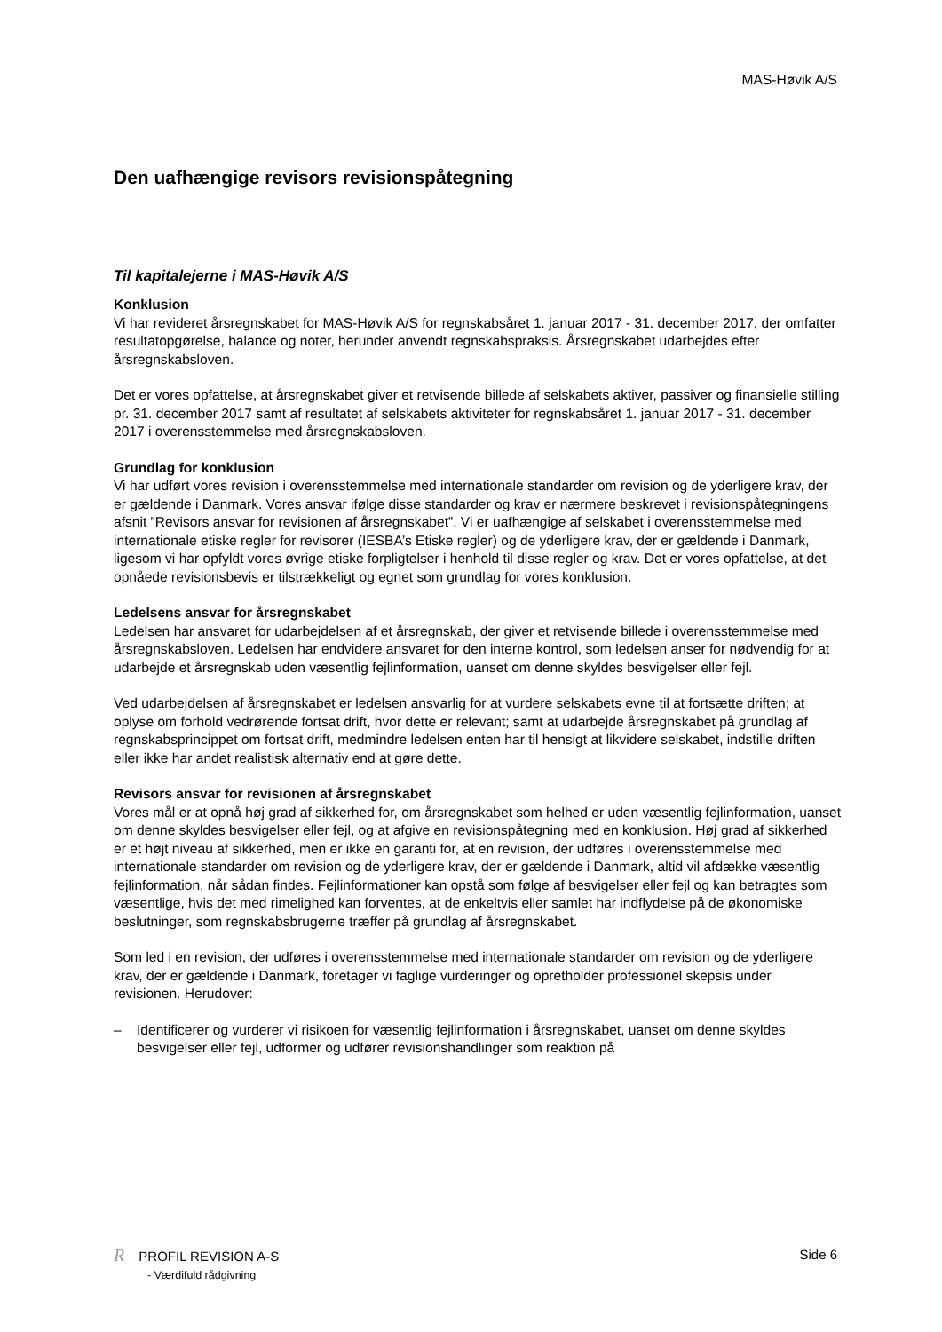MAS-Høvik A/S
Den uafhængige revisors revisionspåtegning
Til kapitalejerne i MAS-Høvik A/S
Konklusion
Vi har revideret årsregnskabet for MAS-Høvik A/S for regnskabsåret 1. januar 2017 - 31. december 2017, der omfatter resultatopgørelse, balance og noter, herunder anvendt regnskabspraksis. Årsregnskabet udarbejdes efter årsregnskabsloven.
Det er vores opfattelse, at årsregnskabet giver et retvisende billede af selskabets aktiver, passiver og finansielle stilling pr. 31. december 2017 samt af resultatet af selskabets aktiviteter for regnskabsåret 1. januar 2017 - 31. december 2017 i overensstemmelse med årsregnskabsloven.
Grundlag for konklusion
Vi har udført vores revision i overensstemmelse med internationale standarder om revision og de yderligere krav, der er gældende i Danmark. Vores ansvar ifølge disse standarder og krav er nærmere beskrevet i revisionspåtegningens afsnit ”Revisors ansvar for revisionen af årsregnskabet”. Vi er uafhængige af selskabet i overensstemmelse med internationale etiske regler for revisorer (IESBA’s Etiske regler) og de yderligere krav, der er gældende i Danmark, ligesom vi har opfyldt vores øvrige etiske forpligtelser i henhold til disse regler og krav. Det er vores opfattelse, at det opnåede revisionsbevis er tilstrækkeligt og egnet som grundlag for vores konklusion.
Ledelsens ansvar for årsregnskabet
Ledelsen har ansvaret for udarbejdelsen af et årsregnskab, der giver et retvisende billede i overensstemmelse med årsregnskabsloven. Ledelsen har endvidere ansvaret for den interne kontrol, som ledelsen anser for nødvendig for at udarbejde et årsregnskab uden væsentlig fejlinformation, uanset om denne skyldes besvigelser eller fejl.
Ved udarbejdelsen af årsregnskabet er ledelsen ansvarlig for at vurdere selskabets evne til at fortsætte driften; at oplyse om forhold vedrørende fortsat drift, hvor dette er relevant; samt at udarbejde årsregnskabet på grundlag af regnskabsprincippet om fortsat drift, medmindre ledelsen enten har til hensigt at likvidere selskabet, indstille driften eller ikke har andet realistisk alternativ end at gøre dette.
Revisors ansvar for revisionen af årsregnskabet
Vores mål er at opnå høj grad af sikkerhed for, om årsregnskabet som helhed er uden væsentlig fejlinformation, uanset om denne skyldes besvigelser eller fejl, og at afgive en revisionspåtegning med en konklusion. Høj grad af sikkerhed er et højt niveau af sikkerhed, men er ikke en garanti for, at en revision, der udføres i overensstemmelse med internationale standarder om revision og de yderligere krav, der er gældende i Danmark, altid vil afdække væsentlig fejlinformation, når sådan findes. Fejlinformationer kan opstå som følge af besvigelser eller fejl og kan betragtes som væsentlige, hvis det med rimelighed kan forventes, at de enkeltvis eller samlet har indflydelse på de økonomiske beslutninger, som regnskabsbrugerne træffer på grundlag af årsregnskabet.
Som led i en revision, der udføres i overensstemmelse med internationale standarder om revision og de yderligere krav, der er gældende i Danmark, foretager vi faglige vurderinger og opretholder professionel skepsis under revisionen. Herudover:
– Identificerer og vurderer vi risikoen for væsentlig fejlinformation i årsregnskabet, uanset om denne skyldes besvigelser eller fejl, udformer og udfører revisionshandlinger som reaktion på
R PROFIL REVISION A-S
- Værdifuld rådgivning
Side 6